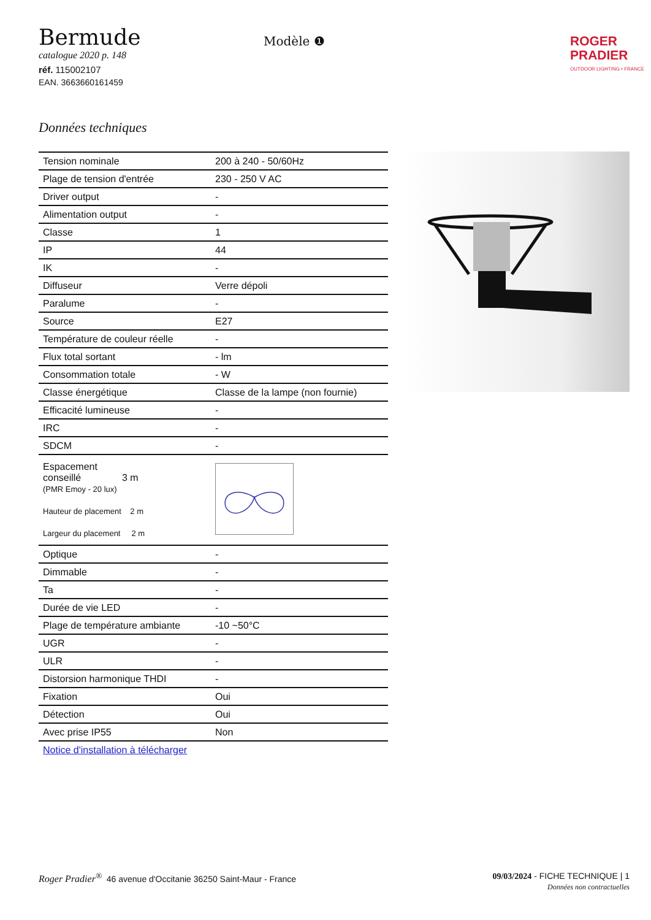Bermude
catalogue 2020 p. 148
réf. 115002107
EAN. 3663660161459
Modèle ❶
ROGER
PRADIER
OUTDOOR LIGHTING • FRANCE
Données techniques
| Tension nominale | 200 à 240 - 50/60Hz |
| Plage de tension d'entrée | 230 - 250 V AC |
| Driver output | - |
| Alimentation output | - |
| Classe | 1 |
| IP | 44 |
| IK | - |
| Diffuseur | Verre dépoli |
| Paralume | - |
| Source | E27 |
| Température de couleur réelle | - |
| Flux total sortant | - lm |
| Consommation totale | - W |
| Classe énergétique | Classe de la lampe (non fournie) |
| Efficacité lumineuse | - |
| IRC | - |
| SDCM | - |
| Espacement conseillé 3 m (PMR Emoy - 20 lux) Hauteur de placement 2 m Largeur du placement 2 m | |
| Optique | - |
| Dimmable | - |
| Ta | - |
| Durée de vie LED | - |
| Plage de température ambiante | -10 ~50°C |
| UGR | - |
| ULR | - |
| Distorsion harmonique THDI | - |
| Fixation | Oui |
| Détection | Oui |
| Avec prise IP55 | Non |
| Notice d'installation à télécharger | |
09/03/2024 - FICHE TECHNIQUE | 1
Données non contractuelles Roger Pradier<sup>®</sup> 46 avenue d'Occitanie 36250 Saint-Maur - France